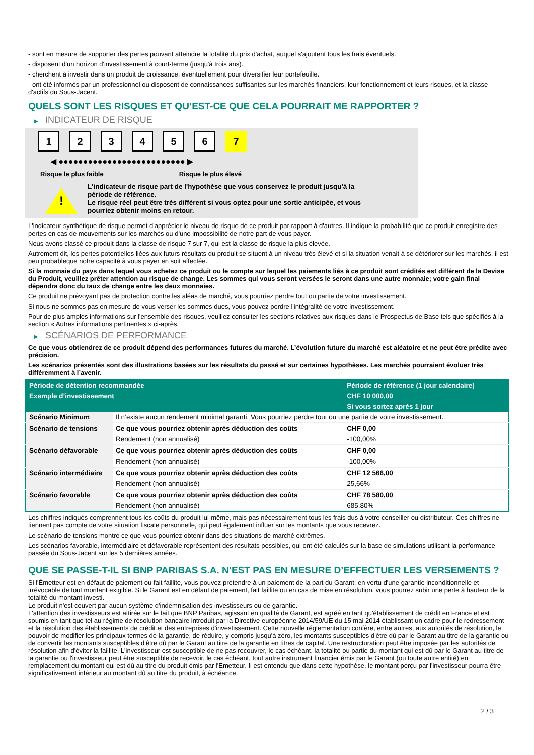- sont en mesure de supporter des pertes pouvant atteindre la totalité du prix d'achat, auquel s'ajoutent tous les frais éventuels.
- disposent d'un horizon d'investissement à court-terme (jusqu'à trois ans).
- cherchent à investir dans un produit de croissance, éventuellement pour diversifier leur portefeuille.
- ont été informés par un professionnel ou disposent de connaissances suffisantes sur les marchés financiers, leur fonctionnement et leurs risques, et la classe d'actifs du Sous-Jacent.
QUELS SONT LES RISQUES ET QU’EST-CE QUE CELA POURRAIT ME RAPPORTER ?
▶ INDICATEUR DE RISQUE
1 2 3 4 5 6 7
◀ ●●●●●●●●●●●●●●●●●●●●●●●●●● ▶
Risque le plus faible Risque le plus élevé
!
L'indicateur de risque part de l'hypothèse que vous conservez le produit jusqu'à la période de référence.
Le risque réel peut être très différent si vous optez pour une sortie anticipée, et vous pourriez obtenir moins en retour.
L'indicateur synthétique de risque permet d'apprécier le niveau de risque de ce produit par rapport à d'autres. Il indique la probabilité que ce produit enregistre des pertes en cas de mouvements sur les marchés ou d'une impossibilité de notre part de vous payer.
Nous avons classé ce produit dans la classe de risque 7 sur 7, qui est la classe de risque la plus élevée.
Autrement dit, les pertes potentielles liées aux futurs résultats du produit se situent à un niveau très élevé et si la situation venait à se détériorer sur les marchés, il est peu probableque notre capacité à vous payer en soit affectée.
Si la monnaie du pays dans lequel vous achetez ce produit ou le compte sur lequel les paiements liés à ce produit sont crédités est différent de la Devise du Produit, veuillez prêter attention au risque de change. Les sommes qui vous seront versées le seront dans une autre monnaie; votre gain final dépendra donc du taux de change entre les deux monnaies.
Ce produit ne prévoyant pas de protection contre les aléas de marché, vous pourriez perdre tout ou partie de votre investissement.
Si nous ne sommes pas en mesure de vous verser les sommes dues, vous pouvez perdre l'intégralité de votre investissement.
Pour de plus amples informations sur l'ensemble des risques, veuillez consulter les sections relatives aux risques dans le Prospectus de Base tels que spécifiés à la section « Autres informations pertinentes » ci-après.
▶ SCÉNARIOS DE PERFORMANCE
Ce que vous obtiendrez de ce produit dépend des performances futures du marché. L’évolution future du marché est aléatoire et ne peut être prédite avec précision.
Les scénarios présentés sont des illustrations basées sur les résultats du passé et sur certaines hypothèses. Les marchés pourraient évoluer très différemment à l’avenir.
| Période de détention recommandée | | Période de référence (1 jour calendaire) |
| --- | --- | --- |
| Exemple d’investissement | | CHF 10 000,00 |
| | | Si vous sortez après 1 jour |
| Scénario Minimum | Il n’existe aucun rendement minimal garanti. Vous pourriez perdre tout ou une partie de votre investissement. | |
| Scénario de tensions | Ce que vous pourriez obtenir après déduction des coûts | CHF 0,00 |
| | Rendement (non annualisé) | -100,00% |
| Scénario défavorable | Ce que vous pourriez obtenir après déduction des coûts | CHF 0,00 |
| | Rendement (non annualisé) | -100,00% |
| Scénario intermédiaire | Ce que vous pourriez obtenir après déduction des coûts | CHF 12 566,00 |
| | Rendement (non annualisé) | 25,66% |
| Scénario favorable | Ce que vous pourriez obtenir après déduction des coûts | CHF 78 580,00 |
| | Rendement (non annualisé) | 685,80% |
Les chiffres indiqués comprennent tous les coûts du produit lui-même, mais pas nécessairement tous les frais dus à votre conseiller ou distributeur. Ces chiffres ne tiennent pas compte de votre situation fiscale personnelle, qui peut également influer sur les montants que vous recevrez.
Le scénario de tensions montre ce que vous pourriez obtenir dans des situations de marché extrêmes.
Les scénarios favorable, intermédiaire et défavorable représentent des résultats possibles, qui ont été calculés sur la base de simulations utilisant la performance passée du Sous-Jacent sur les 5 dernières années.
QUE SE PASSE-T-IL SI BNP PARIBAS S.A. N’EST PAS EN MESURE D’EFFECTUER LES VERSEMENTS ?
Si l'Émetteur est en défaut de paiement ou fait faillite, vous pouvez prétendre à un paiement de la part du Garant, en vertu d'une garantie inconditionnelle et irrévocable de tout montant exigible. Si le Garant est en défaut de paiement, fait faillite ou en cas de mise en résolution, vous pourrez subir une perte à hauteur de la totalité du montant investi.
Le produit n'est couvert par aucun système d'indemnisation des investisseurs ou de garantie.
L'attention des investisseurs est attirée sur le fait que BNP Paribas, agissant en qualité de Garant, est agréé en tant qu'établissement de crédit en France et est soumis en tant que tel au régime de résolution bancaire introduit par la Directive européenne 2014/59/UE du 15 mai 2014 établissant un cadre pour le redressement et la résolution des établissements de crédit et des entreprises d'investissement. Cette nouvelle réglementation confère, entre autres, aux autorités de résolution, le pouvoir de modifier les principaux termes de la garantie, de réduire, y compris jusqu'à zéro, les montants susceptibles d'être dû par le Garant au titre de la garantie ou de convertir les montants susceptibles d'être dû par le Garant au titre de la garantie en titres de capital. Une restructuration peut être imposée par les autorités de résolution afin d'éviter la faillite. L'investisseur est susceptible de ne pas recouvrer, le cas échéant, la totalité ou partie du montant qui est dû par le Garant au titre de la garantie ou l'investisseur peut être susceptible de recevoir, le cas échéant, tout autre instrument financier émis par le Garant (ou toute autre entité) en remplacement du montant qui est dû au titre du produit émis par l'Emetteur. Il est entendu que dans cette hypothèse, le montant perçu par l'investisseur pourra être significativement inférieur au montant dû au titre du produit, à échéance.
2 / 3